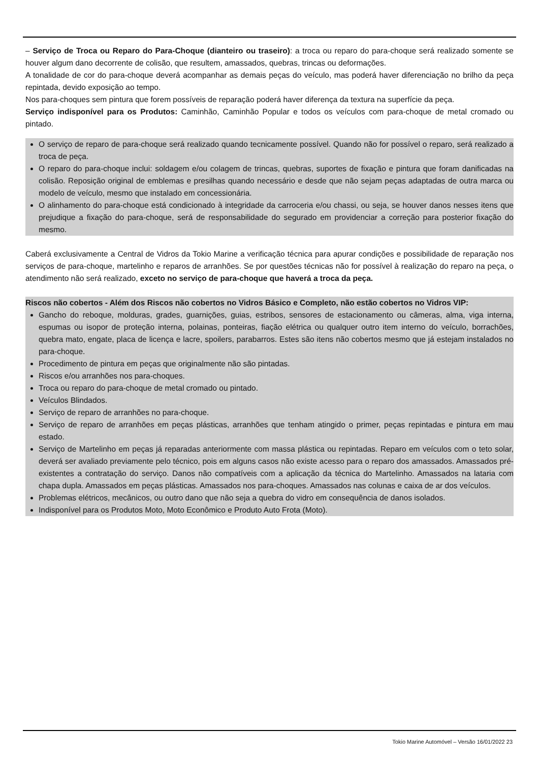– Serviço de Troca ou Reparo do Para-Choque (dianteiro ou traseiro): a troca ou reparo do para-choque será realizado somente se houver algum dano decorrente de colisão, que resultem, amassados, quebras, trincas ou deformações.
A tonalidade de cor do para-choque deverá acompanhar as demais peças do veículo, mas poderá haver diferenciação no brilho da peça repintada, devido exposição ao tempo.
Nos para-choques sem pintura que forem possíveis de reparação poderá haver diferença da textura na superfície da peça.
Serviço indisponível para os Produtos: Caminhão, Caminhão Popular e todos os veículos com para-choque de metal cromado ou pintado.
O serviço de reparo de para-choque será realizado quando tecnicamente possível. Quando não for possível o reparo, será realizado a troca de peça.
O reparo do para-choque inclui: soldagem e/ou colagem de trincas, quebras, suportes de fixação e pintura que foram danificadas na colisão. Reposição original de emblemas e presilhas quando necessário e desde que não sejam peças adaptadas de outra marca ou modelo de veículo, mesmo que instalado em concessionária.
O alinhamento do para-choque está condicionado à integridade da carroceria e/ou chassi, ou seja, se houver danos nesses itens que prejudique a fixação do para-choque, será de responsabilidade do segurado em providenciar a correção para posterior fixação do mesmo.
Caberá exclusivamente a Central de Vidros da Tokio Marine a verificação técnica para apurar condições e possibilidade de reparação nos serviços de para-choque, martelinho e reparos de arranhões. Se por questões técnicas não for possível à realização do reparo na peça, o atendimento não será realizado, exceto no serviço de para-choque que haverá a troca da peça.
Riscos não cobertos - Além dos Riscos não cobertos no Vidros Básico e Completo, não estão cobertos no Vidros VIP:
Gancho do reboque, molduras, grades, guarnições, guias, estribos, sensores de estacionamento ou câmeras, alma, viga interna, espumas ou isopor de proteção interna, polainas, ponteiras, fiação elétrica ou qualquer outro item interno do veículo, borrachões, quebra mato, engate, placa de licença e lacre, spoilers, parabarros. Estes são itens não cobertos mesmo que já estejam instalados no para-choque.
Procedimento de pintura em peças que originalmente não são pintadas.
Riscos e/ou arranhões nos para-choques.
Troca ou reparo do para-choque de metal cromado ou pintado.
Veículos Blindados.
Serviço de reparo de arranhões no para-choque.
Serviço de reparo de arranhões em peças plásticas, arranhões que tenham atingido o primer, peças repintadas e pintura em mau estado.
Serviço de Martelinho em peças já reparadas anteriormente com massa plástica ou repintadas. Reparo em veículos com o teto solar, deverá ser avaliado previamente pelo técnico, pois em alguns casos não existe acesso para o reparo dos amassados. Amassados pré-existentes a contratação do serviço. Danos não compatíveis com a aplicação da técnica do Martelinho. Amassados na lataria com chapa dupla. Amassados em peças plásticas. Amassados nos para-choques. Amassados nas colunas e caixa de ar dos veículos.
Problemas elétricos, mecânicos, ou outro dano que não seja a quebra do vidro em consequência de danos isolados.
Indisponível para os Produtos Moto, Moto Econômico e Produto Auto Frota (Moto).
Tokio Marine Automóvel – Versão 16/01/2022 23